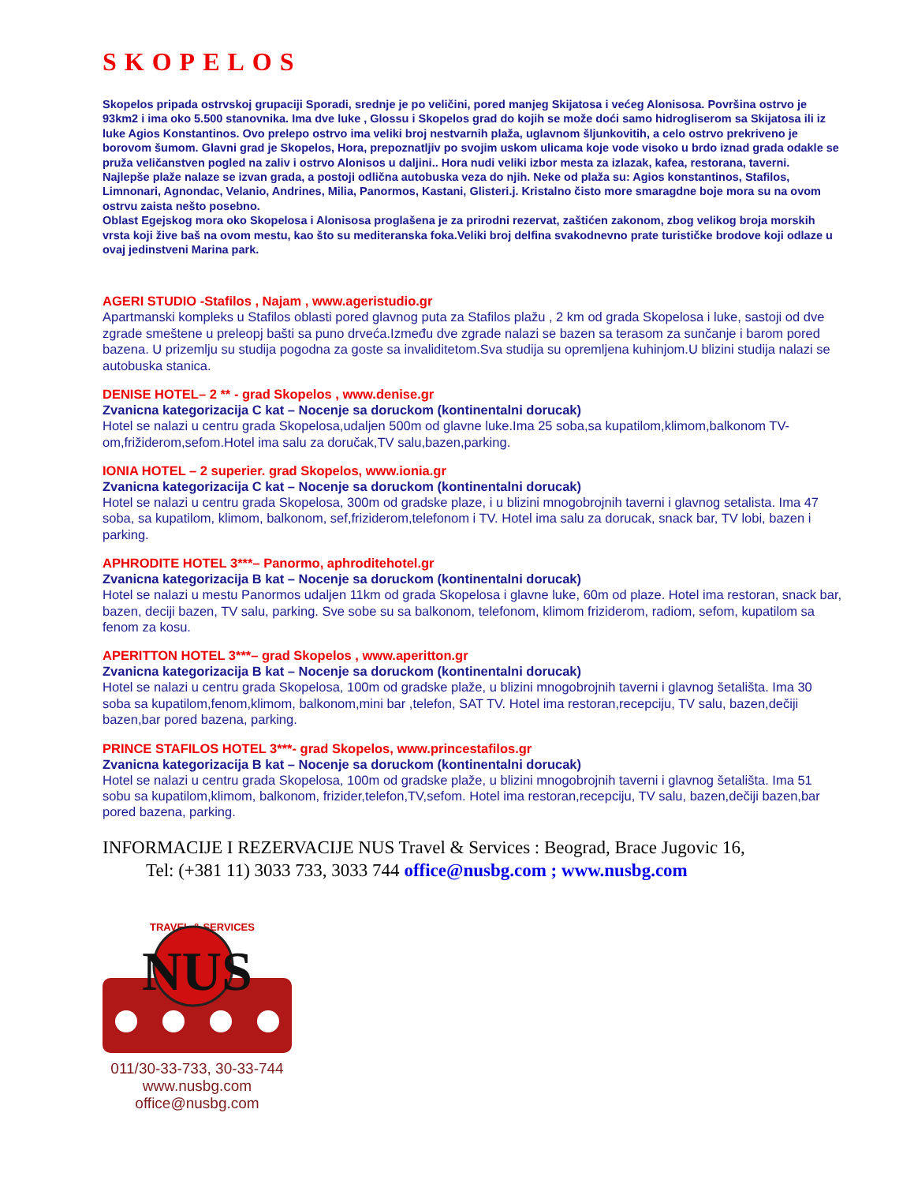SKOPELOS
Skopelos pripada ostrvskoj grupaciji Sporadi, srednje je po veličini, pored manjeg Skijatosa i većeg Alonisosa. Površina ostrvo je 93km2 i ima oko 5.500 stanovnika. Ima dve luke , Glossu i Skopelos grad do kojih se može doći samo hidrogliserom sa Skijatosa ili iz luke Agios Konstantinos. Ovo prelepo ostrvo ima veliki broj nestvarnih plaža, uglavnom šljunkovitih, a celo ostrvo prekriveno je borovom šumom. Glavni grad je Skopelos, Hora, prepoznatljiv po svojim uskom ulicama koje vode visoko u brdo iznad grada odakle se pruža veličanstven pogled na zaliv i ostrvo Alonisos u daljini.. Hora nudi veliki izbor mesta za izlazak, kafea, restorana, taverni.
Najlepše plaže nalaze se izvan grada, a postoji odlična autobuska veza do njih. Neke od plaža su: Agios konstantinos, Stafilos, Limnonari, Agnondac, Velanio, Andrines, Milia, Panormos, Kastani, Glisteri.j. Kristalno čisto more smaragdne boje mora su na ovom ostrvu zaista nešto posebno.
Oblast Egejskog mora oko Skopelosa i Alonisosa proglašena je za prirodni rezervat, zaštićen zakonom, zbog velikog broja morskih vrsta koji žive baš na ovom mestu, kao što su mediteranska foka.Veliki broj delfina svakodnevno prate turističke brodove koji odlaze u ovaj jedinstveni Marina park.
AGERI STUDIO -Stafilos , Najam , www.ageristudio.gr
Apartmanski kompleks u Stafilos oblasti pored glavnog puta za Stafilos plažu , 2 km od grada Skopelosa i luke, sastoji od dve zgrade smeštene u preleopj bašti sa puno drveća.Između dve zgrade nalazi se bazen sa terasom za sunčanje i barom pored bazena. U prizemlju su studija pogodna za goste sa invaliditetom.Sva studija su opremljena kuhinjom.U blizini studija nalazi se autobuska stanica.
DENISE HOTEL– 2 ** - grad Skopelos , www.denise.gr
Zvanicna kategorizacija C kat – Nocenje sa doruckom (kontinentalni dorucak)
Hotel se nalazi u centru grada Skopelosa,udaljen 500m od glavne luke.Ima 25 soba,sa kupatilom,klimom,balkonom TV-om,frižiderom,sefom.Hotel ima salu za doručak,TV salu,bazen,parking.
IONIA HOTEL – 2 superier. grad Skopelos, www.ionia.gr
Zvanicna kategorizacija C kat – Nocenje sa doruckom (kontinentalni dorucak)
Hotel se nalazi u centru grada Skopelosa, 300m od gradske plaze, i u blizini mnogobrojnih taverni i glavnog setalista. Ima 47 soba, sa kupatilom, klimom, balkonom, sef,friziderom,telefonom i TV. Hotel ima salu za dorucak, snack bar, TV lobi, bazen i parking.
APHRODITE HOTEL 3***– Panormo, aphroditehotel.gr
Zvanicna kategorizacija B kat – Nocenje sa doruckom (kontinentalni dorucak)
Hotel se nalazi u mestu Panormos udaljen 11km od grada Skopelosa i glavne luke, 60m od plaze. Hotel ima restoran, snack bar, bazen, deciji bazen, TV salu, parking. Sve sobe su sa balkonom, telefonom, klimom friziderom, radiom, sefom, kupatilom sa fenom za kosu.
APERITTON HOTEL 3***– grad Skopelos , www.aperitton.gr
Zvanicna kategorizacija B kat – Nocenje sa doruckom (kontinentalni dorucak)
Hotel se nalazi u centru grada Skopelosa, 100m od gradske plaže, u blizini mnogobrojnih taverni i glavnog šetališta. Ima 30 soba sa kupatilom,fenom,klimom, balkonom,mini bar ,telefon, SAT TV. Hotel ima restoran,recepciju, TV salu, bazen,dečiji bazen,bar pored bazena, parking.
PRINCE STAFILOS HOTEL 3***- grad Skopelos, www.princestafilos.gr
Zvanicna kategorizacija B kat – Nocenje sa doruckom (kontinentalni dorucak)
Hotel se nalazi u centru grada Skopelosa, 100m od gradske plaže, u blizini mnogobrojnih taverni i glavnog šetališta. Ima 51 sobu sa kupatilom,klimom, balkonom, frizider,telefon,TV,sefom. Hotel ima restoran,recepciju, TV salu, bazen,dečiji bazen,bar pored bazena, parking.
INFORMACIJE I REZERVACIJE NUS Travel & Services : Beograd, Brace Jugovic 16,
Tel: (+381 11) 3033 733, 3033 744 office@nusbg.com ; www.nusbg.com
TRAVEL & SERVICES
NUS
011/30-33-733, 30-33-744
www.nusbg.com
office@nusbg.com